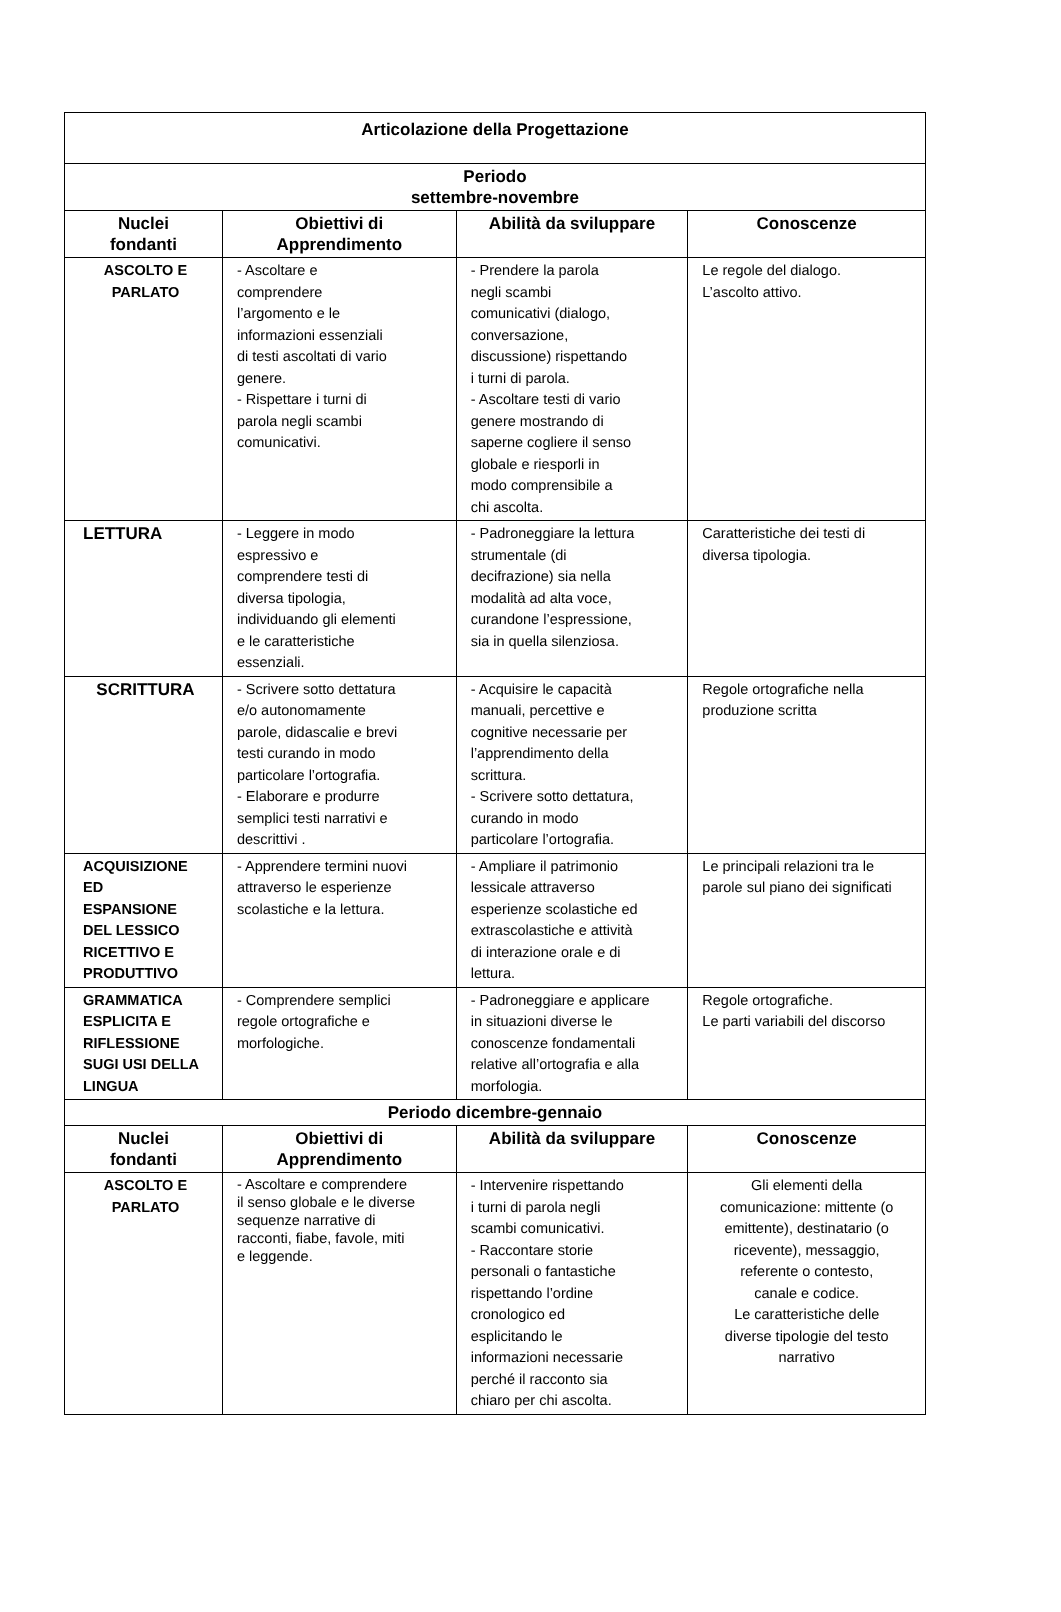| Articolazione della Progettazione | | | |
| --- | --- | --- | --- |
| Periodo settembre-novembre | | | |
| Nuclei fondanti | Obiettivi di Apprendimento | Abilità da sviluppare | Conoscenze |
| ASCOLTO E PARLATO | - Ascoltare e comprendere l’argomento e le informazioni essenziali di testi ascoltati di vario genere. - Rispettare i turni di parola negli scambi comunicativi. | - Prendere la parola negli scambi comunicativi (dialogo, conversazione, discussione) rispettando i turni di parola. - Ascoltare testi di vario genere mostrando di saperne cogliere il senso globale e riesporli in modo comprensibile a chi ascolta. | Le regole del dialogo. L’ascolto attivo. |
| LETTURA | - Leggere in modo espressivo e comprendere testi di diversa tipologia, individuando gli elementi e le caratteristiche essenziali. | - Padroneggiare la lettura strumentale (di decifrazione) sia nella modalità ad alta voce, curandone l’espressione, sia in quella silenziosa. | Caratteristiche dei testi di diversa tipologia. |
| SCRITTURA | - Scrivere sotto dettatura e/o autonomamente parole, didascalie e brevi testi curando in modo particolare l’ortografia. - Elaborare e produrre semplici testi narrativi e descrittivi . | - Acquisire le capacità manuali, percettive e cognitive necessarie per l’apprendimento della scrittura. - Scrivere sotto dettatura, curando in modo particolare l’ortografia. | Regole ortografiche nella produzione scritta |
| ACQUISIZIONE ED ESPANSIONE DEL LESSICO RICETTIVO E PRODUTTIVO | - Apprendere termini nuovi attraverso le esperienze scolastiche e la lettura. | - Ampliare il patrimonio lessicale attraverso esperienze scolastiche ed extrascolastiche e attività di interazione orale e di lettura. | Le principali relazioni tra le parole sul piano dei significati |
| GRAMMATICA ESPLICITA E RIFLESSIONE SUGI USI DELLA LINGUA | - Comprendere semplici regole ortografiche e morfologiche. | - Padroneggiare e applicare in situazioni diverse le conoscenze fondamentali relative all’ortografia e alla morfologia. | Regole ortografiche. Le parti variabili del discorso |
| Periodo dicembre-gennaio | | | |
| Nuclei fondanti | Obiettivi di Apprendimento | Abilità da sviluppare | Conoscenze |
| ASCOLTO E PARLATO | - Ascoltare e comprendere il senso globale e le diverse sequenze narrative di racconti, fiabe, favole, miti e leggende. | - Intervenire rispettando i turni di parola negli scambi comunicativi. - Raccontare storie personali o fantastiche rispettando l’ordine cronologico ed esplicitando le informazioni necessarie perché il racconto sia chiaro per chi ascolta. | Gli elementi della comunicazione: mittente (o emittente), destinatario (o ricevente), messaggio, referente o contesto, canale e codice. Le caratteristiche delle diverse tipologie del testo narrativo |